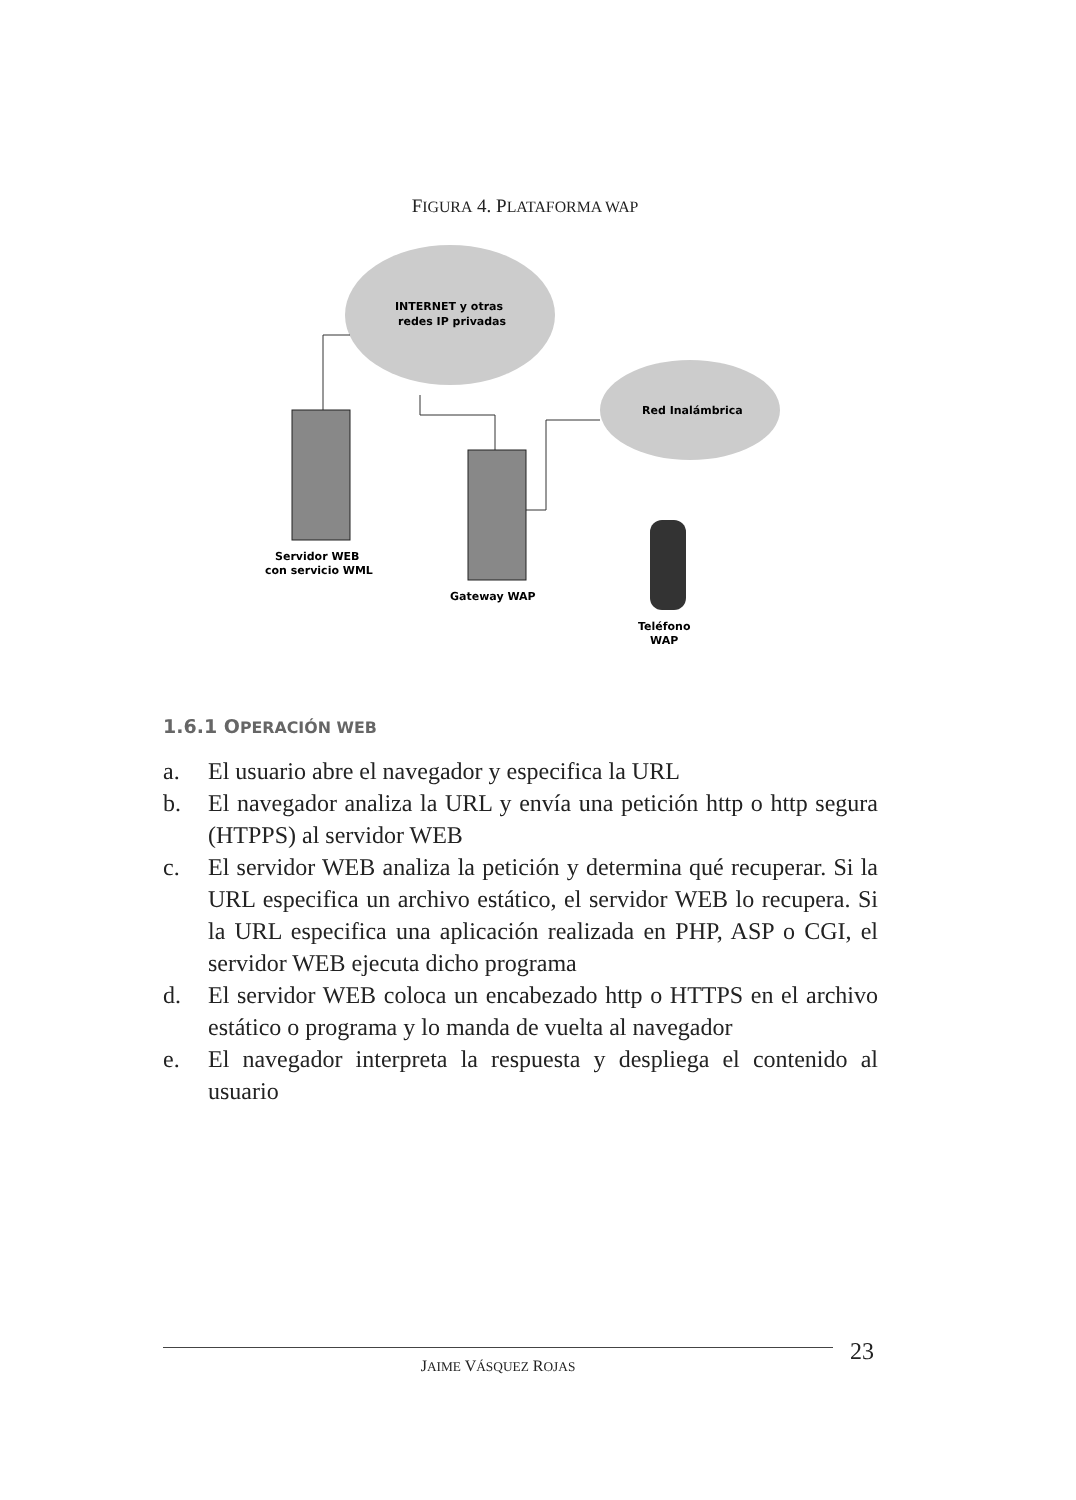FIGURA 4. PLATAFORMA WAP
INTERNET y otras
redes IP privadas
Red Inalámbrica
Servidor WEB
con servicio WML
Gateway WAP
Teléfono
WAP
1.6.1 OPERACIÓN WEB
a. El usuario abre el navegador y especifica la URL
b. El navegador analiza la URL y envía una petición http o http segura (HTPPS) al servidor WEB
c. El servidor WEB analiza la petición y determina qué recuperar. Si la URL especifica un archivo estático, el servidor WEB lo recupera. Si la URL especifica una aplicación realizada en PHP, ASP o CGI, el servidor WEB ejecuta dicho programa
d. El servidor WEB coloca un encabezado http o HTTPS en el archivo estático o programa y lo manda de vuelta al navegador
e. El navegador interpreta la respuesta y despliega el contenido al usuario
JAIME VÁSQUEZ ROJAS 23